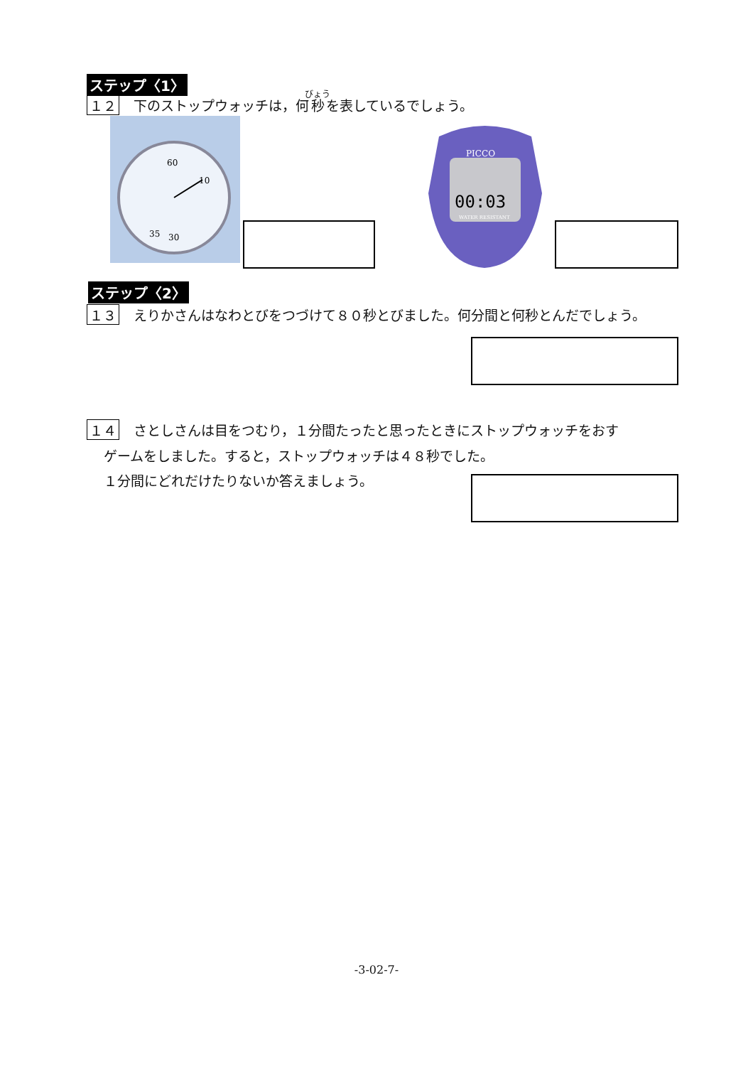ステップ〈1〉
１２ 下のストップウォッチは，何秒を表しているでしょう。
60
10
35
30
00:03
PICCO
WATER RESISTANT
ステップ〈2〉
１３ えりかさんはなわとびをつづけて８０秒とびました。何分間と何秒とんだでしょう。
１４ さとしさんは目をつむり，１分間たったと思ったときにストップウォッチをおす
ゲームをしました。すると，ストップウォッチは４８秒でした。
１分間にどれだけたりないか答えましょう。
-3-02-7-